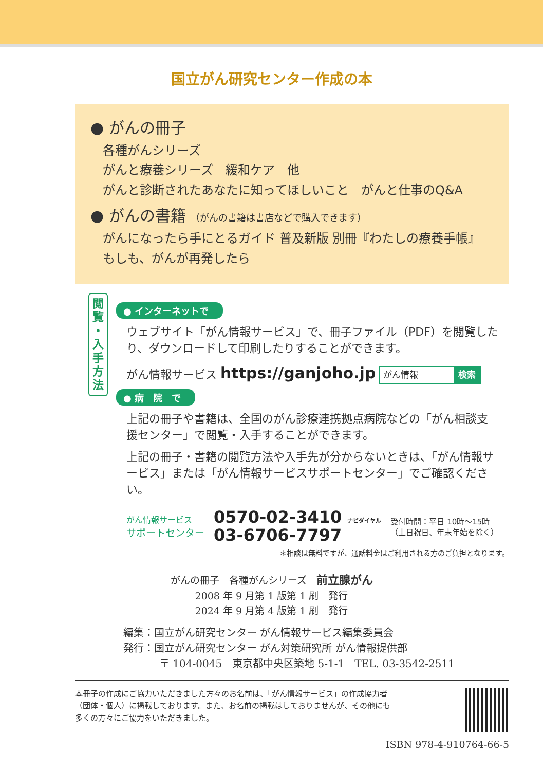国立がん研究センター作成の本
● がんの冊子
各種がんシリーズ
がんと療養シリーズ　緩和ケア　他
がんと診断されたあなたに知ってほしいこと　がんと仕事のQ&A
● がんの書籍 （がんの書籍は書店などで購入できます）
がんになったら手にとるガイド 普及新版 別冊『わたしの療養手帳』
もしも、がんが再発したら
閲
覧
・
入
手
方
法
● インターネットで
ウェブサイト「がん情報サービス」で、冊子ファイル（PDF）を閲覧したり、ダウンロードして印刷したりすることができます。
がん情報サービス https://ganjoho.jp がん情報 検索
● 病　院　で
上記の冊子や書籍は、全国のがん診療連携拠点病院などの「がん相談支援センター」で閲覧・入手することができます。
上記の冊子・書籍の閲覧方法や入手先が分からないときは、「がん情報サービス」または「がん情報サービスサポートセンター」でご確認ください。
がん情報サービス
サポートセンター
0570-02-3410 ナビダイヤル
03-6706-7797
受付時間：平日 10時～15時
（土日祝日、年末年始を除く）
＊相談は無料ですが、通話料金はご利用される方のご負担となります。
がんの冊子　各種がんシリーズ　前立腺がん
2008 年 9 月第 1 版第 1 刷　発行
2024 年 9 月第 4 版第 1 刷　発行
編集：国立がん研究センター がん情報サービス編集委員会
発行：国立がん研究センター がん対策研究所 がん情報提供部
〒 104-0045　東京都中央区築地 5-1-1　TEL. 03-3542-2511
本冊子の作成にご協力いただきました方々のお名前は、「がん情報サービス」の作成協力者
（団体・個人）に掲載しております。また、お名前の掲載はしておりませんが、その他にも
多くの方々にご協力をいただきました。
ISBN 978-4-910764-66-5